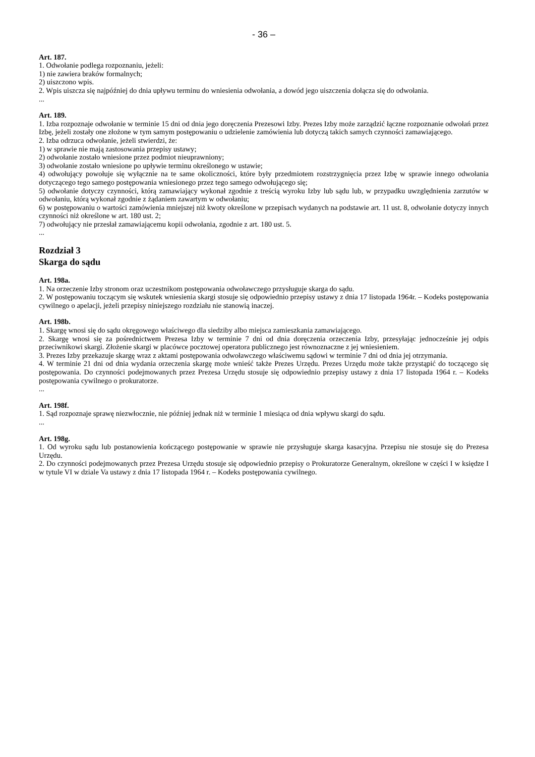- 36 –
Art. 187.
1. Odwołanie podlega rozpoznaniu, jeżeli:
1) nie zawiera braków formalnych;
2) uiszczono wpis.
2. Wpis uiszcza się najpóźniej do dnia upływu terminu do wniesienia odwołania, a dowód jego uiszczenia dołącza się do odwołania.
...
Art. 189.
1. Izba rozpoznaje odwołanie w terminie 15 dni od dnia jego doręczenia Prezesowi Izby. Prezes Izby może zarządzić łączne rozpoznanie odwołań przez Izbę, jeżeli zostały one złożone w tym samym postępowaniu o udzielenie zamówienia lub dotyczą takich samych czynności zamawiającego.
2. Izba odrzuca odwołanie, jeżeli stwierdzi, że:
1) w sprawie nie mają zastosowania przepisy ustawy;
2) odwołanie zostało wniesione przez podmiot nieuprawniony;
3) odwołanie zostało wniesione po upływie terminu określonego w ustawie;
4) odwołujący powołuje się wyłącznie na te same okoliczności, które były przedmiotem rozstrzygnięcia przez Izbę w sprawie innego odwołania dotyczącego tego samego postępowania wniesionego przez tego samego odwołującego się;
5) odwołanie dotyczy czynności, którą zamawiający wykonał zgodnie z treścią wyroku Izby lub sądu lub, w przypadku uwzględnienia zarzutów w odwołaniu, którą wykonał zgodnie z żądaniem zawartym w odwołaniu;
6) w postępowaniu o wartości zamówienia mniejszej niż kwoty określone w przepisach wydanych na podstawie art. 11 ust. 8, odwołanie dotyczy innych czynności niż określone w art. 180 ust. 2;
7) odwołujący nie przesłał zamawiającemu kopii odwołania, zgodnie z art. 180 ust. 5.
...
Rozdział 3
Skarga do sądu
Art. 198a.
1. Na orzeczenie Izby stronom oraz uczestnikom postępowania odwoławczego przysługuje skarga do sądu.
2. W postępowaniu toczącym się wskutek wniesienia skargi stosuje się odpowiednio przepisy ustawy z dnia 17 listopada 1964r. – Kodeks postępowania cywilnego o apelacji, jeżeli przepisy niniejszego rozdziału nie stanowią inaczej.
Art. 198b.
1. Skargę wnosi się do sądu okręgowego właściwego dla siedziby albo miejsca zamieszkania zamawiającego.
2. Skargę wnosi się za pośrednictwem Prezesa Izby w terminie 7 dni od dnia doręczenia orzeczenia Izby, przesyłając jednocześnie jej odpis przeciwnikowi skargi. Złożenie skargi w placówce pocztowej operatora publicznego jest równoznaczne z jej wniesieniem.
3. Prezes Izby przekazuje skargę wraz z aktami postępowania odwoławczego właściwemu sądowi w terminie 7 dni od dnia jej otrzymania.
4. W terminie 21 dni od dnia wydania orzeczenia skargę może wnieść także Prezes Urzędu. Prezes Urzędu może także przystąpić do toczącego się postępowania. Do czynności podejmowanych przez Prezesa Urzędu stosuje się odpowiednio przepisy ustawy z dnia 17 listopada 1964 r. – Kodeks postępowania cywilnego o prokuratorze.
...
Art. 198f.
1. Sąd rozpoznaje sprawę niezwłocznie, nie później jednak niż w terminie 1 miesiąca od dnia wpływu skargi do sądu.
...
Art. 198g.
1. Od wyroku sądu lub postanowienia kończącego postępowanie w sprawie nie przysługuje skarga kasacyjna. Przepisu nie stosuje się do Prezesa Urzędu.
2. Do czynności podejmowanych przez Prezesa Urzędu stosuje się odpowiednio przepisy o Prokuratorze Generalnym, określone w części I w księdze I w tytule VI w dziale Va ustawy z dnia 17 listopada 1964 r. – Kodeks postępowania cywilnego.